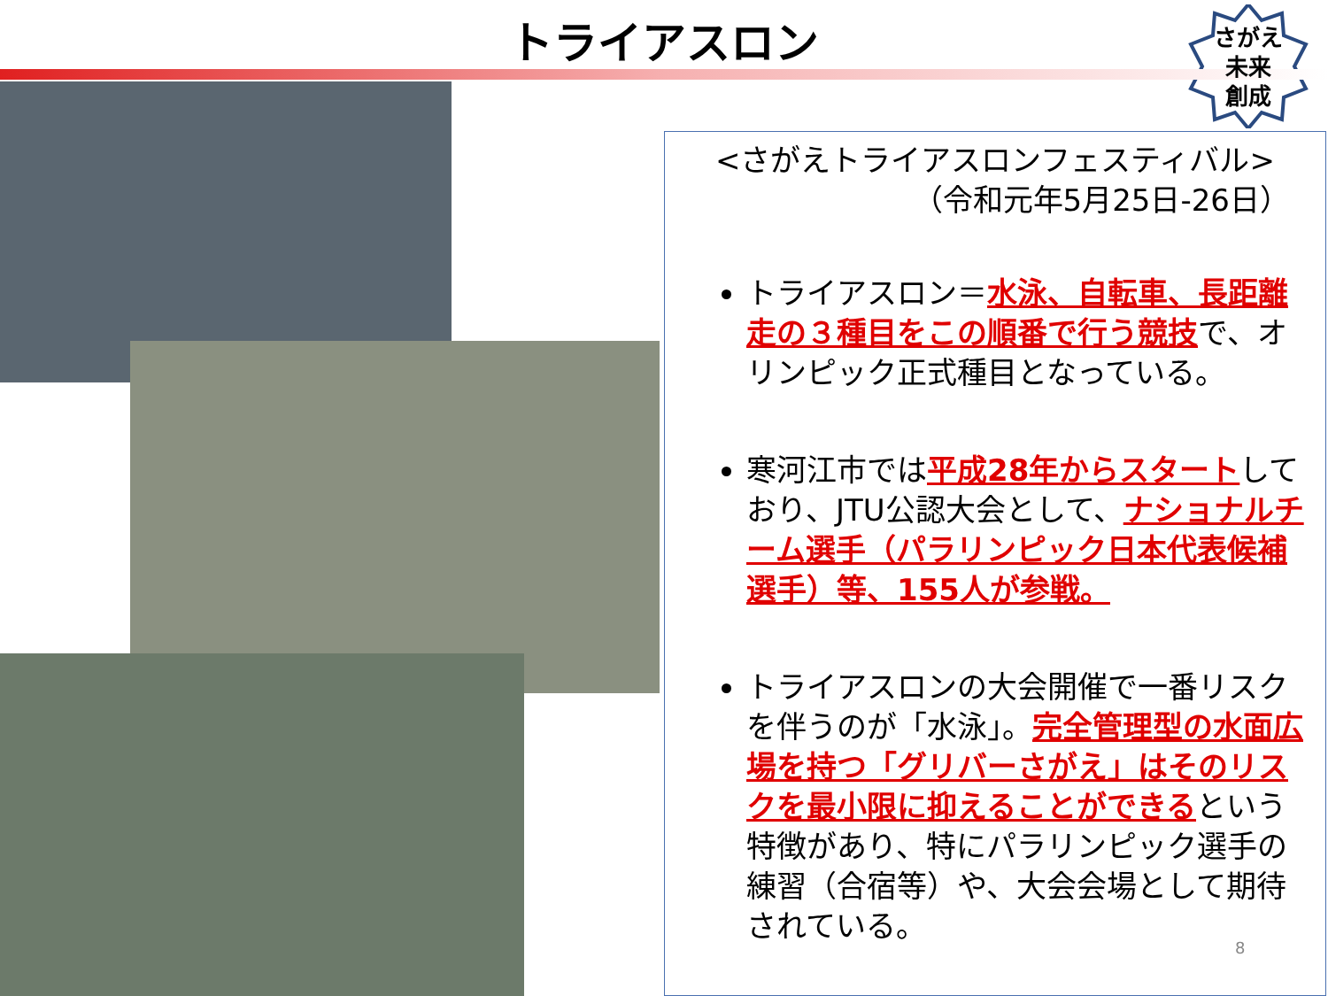トライアスロン
さがえ
未来
創成
<さがえトライアスロンフェスティバル>
（令和元年5月25日-26日）
トライアスロン＝水泳、自転車、長距離走の３種目をこの順番で行う競技で、オリンピック正式種目となっている。
寒河江市では平成28年からスタートしており、JTU公認大会として、ナショナルチーム選手（パラリンピック日本代表候補選手）等、155人が参戦。
トライアスロンの大会開催で一番リスクを伴うのが「水泳」。完全管理型の水面広場を持つ「グリバーさがえ」はそのリスクを最小限に抑えることができるという特徴があり、特にパラリンピック選手の練習（合宿等）や、大会会場として期待されている。
8